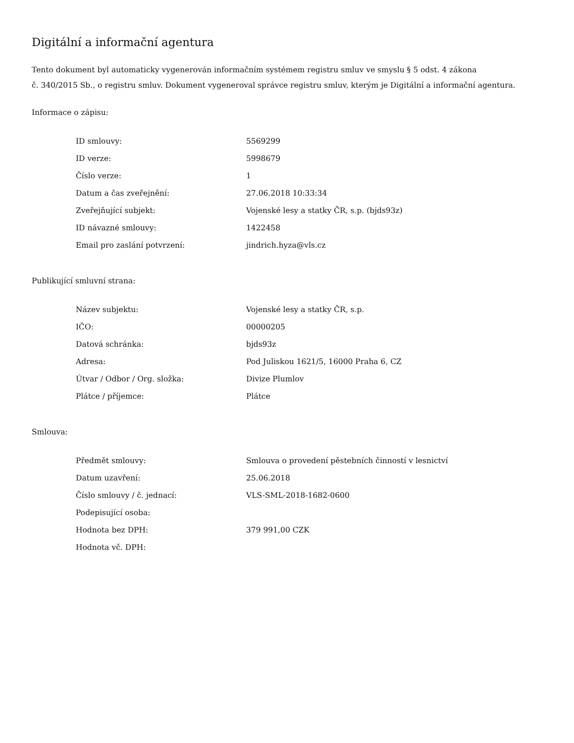Digitální a informační agentura
Tento dokument byl automaticky vygenerován informačním systémem registru smluv ve smyslu § 5 odst. 4 zákona
č. 340/2015 Sb., o registru smluv. Dokument vygeneroval správce registru smluv, kterým je Digitální a informační agentura.
Informace o zápisu:
| ID smlouvy: | 5569299 |
| ID verze: | 5998679 |
| Číslo verze: | 1 |
| Datum a čas zveřejnění: | 27.06.2018 10:33:34 |
| Zveřejňující subjekt: | Vojenské lesy a statky ČR, s.p. (bjds93z) |
| ID návazné smlouvy: | 1422458 |
| Email pro zaslání potvrzení: | jindrich.hyza@vls.cz |
Publikující smluvní strana:
| Název subjektu: | Vojenské lesy a statky ČR, s.p. |
| IČO: | 00000205 |
| Datová schránka: | bjds93z |
| Adresa: | Pod Juliskou 1621/5, 16000 Praha 6, CZ |
| Útvar / Odbor / Org. složka: | Divize Plumlov |
| Plátce / příjemce: | Plátce |
Smlouva:
| Předmět smlouvy: | Smlouva o provedení pěstebních činností v lesnictví |
| Datum uzavření: | 25.06.2018 |
| Číslo smlouvy / č. jednací: | VLS-SML-2018-1682-0600 |
| Podepisující osoba: | |
| Hodnota bez DPH: | 379 991,00 CZK |
| Hodnota vč. DPH: | |